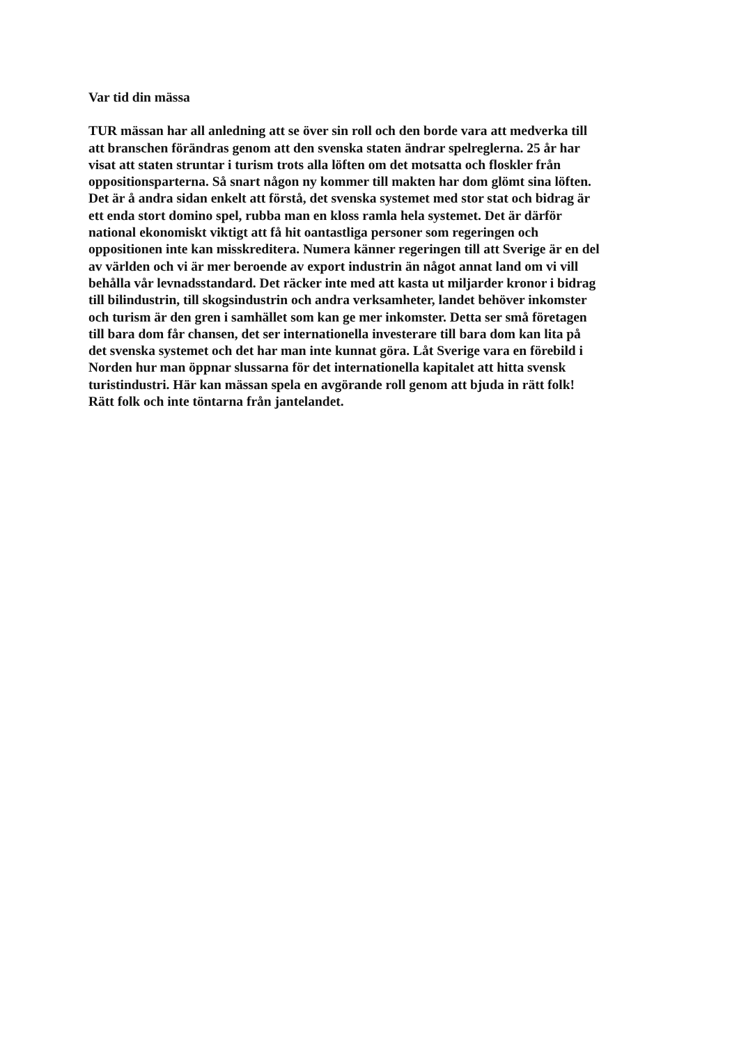Var tid din mässa
TUR mässan har all anledning att se över sin roll och den borde vara att medverka till
att branschen förändras genom att den svenska staten ändrar spelreglerna. 25 år har
visat att staten struntar i turism trots alla löften om det motsatta och floskler från
oppositionsparterna. Så snart någon ny kommer till makten har dom glömt sina löften.
Det är å andra sidan enkelt att förstå, det svenska systemet med stor stat och bidrag är
ett enda stort domino spel, rubba man en kloss ramla hela systemet. Det är därför
national ekonomiskt viktigt att få hit oantastliga personer som regeringen och
oppositionen inte kan misskreditera. Numera känner regeringen till att Sverige är en del
av världen och vi är mer beroende av export industrin än något annat land om vi vill
behålla vår levnadsstandard. Det räcker inte med att kasta ut miljarder kronor i bidrag
till bilindustrin, till skogsindustrin och andra verksamheter, landet behöver inkomster
och turism är den gren i samhället som kan ge mer inkomster. Detta ser små företagen
till bara dom får chansen, det ser internationella investerare till bara dom kan lita på
det svenska systemet och det har man inte kunnat göra. Låt Sverige vara en förebild i
Norden hur man öppnar slussarna för det internationella kapitalet att hitta svensk
turistindustri. Här kan mässan spela en avgörande roll genom att bjuda in rätt folk!
Rätt folk och inte töntarna från jantelandet.